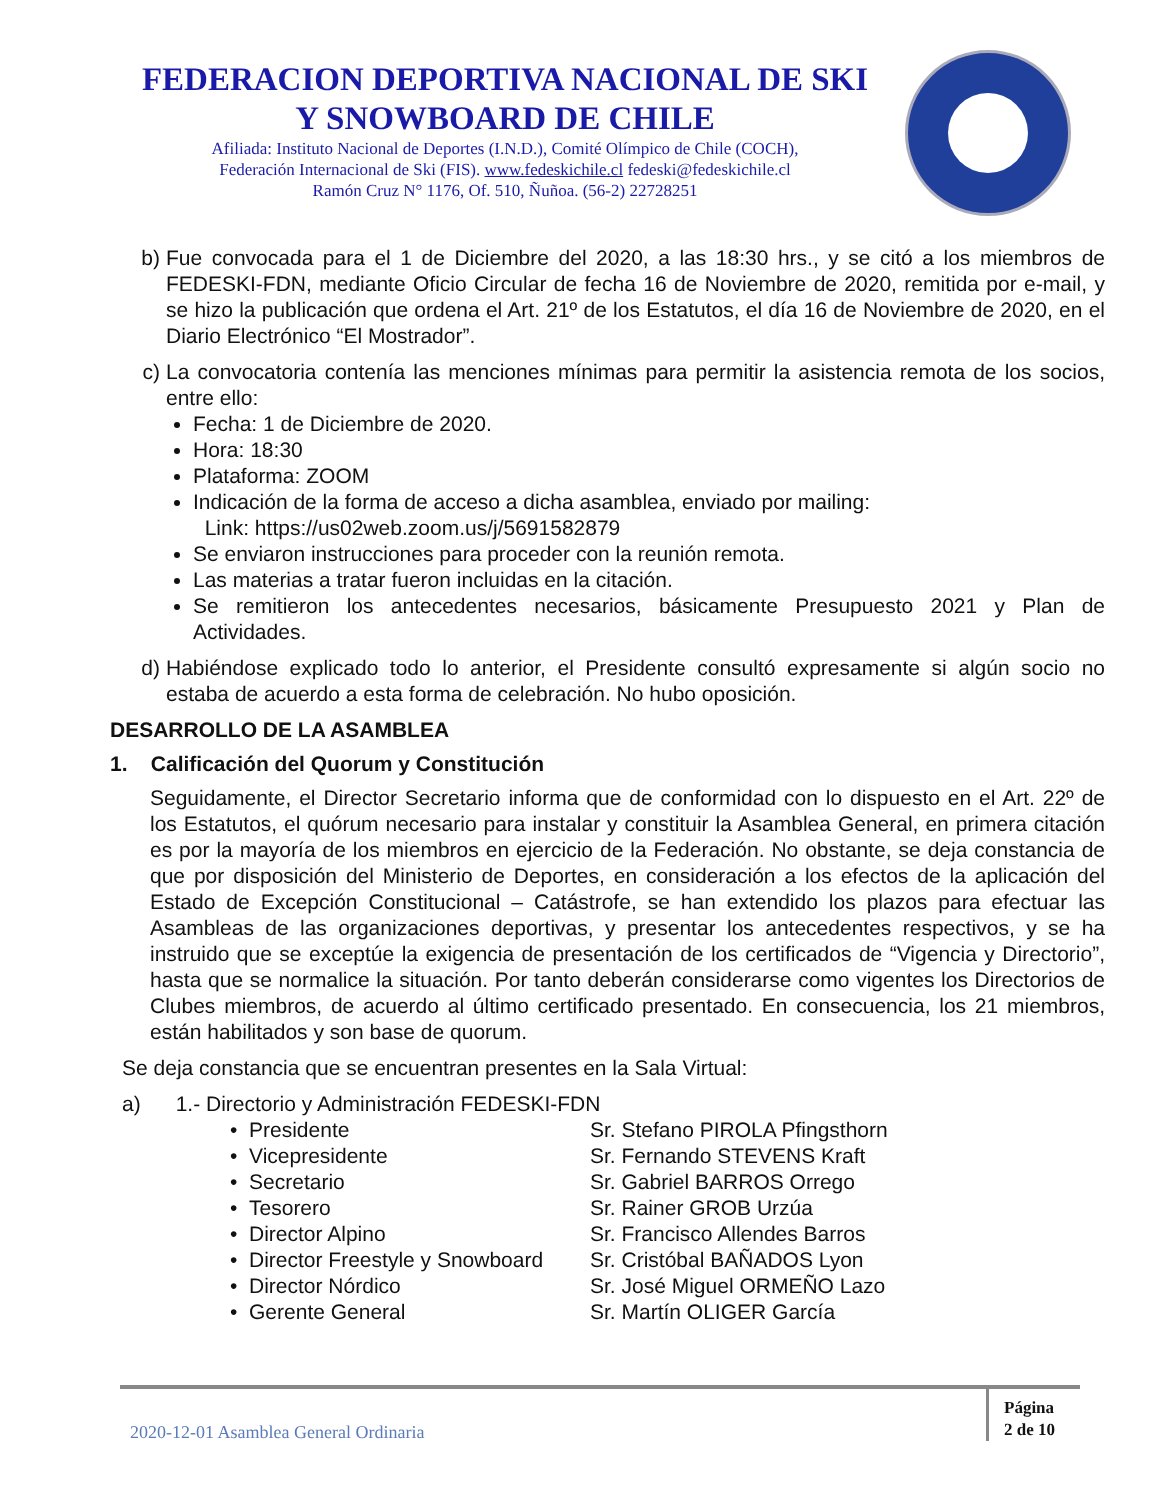FEDERACION DEPORTIVA NACIONAL DE SKI
Y SNOWBOARD DE CHILE
Afiliada: Instituto Nacional de Deportes (I.N.D.), Comité Olímpico de Chile (COCH),
Federación Internacional de Ski (FIS). www.fedeskichile.cl fedeski@fedeskichile.cl
Ramón Cruz N° 1176, Of. 510, Ñuñoa. (56-2) 22728251
b) Fue convocada para el 1 de Diciembre del 2020, a las 18:30 hrs., y se citó a los miembros de FEDESKI-FDN, mediante Oficio Circular de fecha 16 de Noviembre de 2020, remitida por e-mail, y se hizo la publicación que ordena el Art. 21º de los Estatutos, el día 16 de Noviembre de 2020, en el Diario Electrónico “El Mostrador”.
c) La convocatoria contenía las menciones mínimas para permitir la asistencia remota de los socios, entre ello:
Fecha: 1 de Diciembre de 2020.
Hora: 18:30
Plataforma: ZOOM
Indicación de la forma de acceso a dicha asamblea, enviado por mailing:
Link: https://us02web.zoom.us/j/5691582879
Se enviaron instrucciones para proceder con la reunión remota.
Las materias a tratar fueron incluidas en la citación.
Se remitieron los antecedentes necesarios, básicamente Presupuesto 2021 y Plan de Actividades.
d) Habiéndose explicado todo lo anterior, el Presidente consultó expresamente si algún socio no estaba de acuerdo a esta forma de celebración. No hubo oposición.
DESARROLLO DE LA ASAMBLEA
1. Calificación del Quorum y Constitución
Seguidamente, el Director Secretario informa que de conformidad con lo dispuesto en el Art. 22º de los Estatutos, el quórum necesario para instalar y constituir la Asamblea General, en primera citación es por la mayoría de los miembros en ejercicio de la Federación. No obstante, se deja constancia de que por disposición del Ministerio de Deportes, en consideración a los efectos de la aplicación del Estado de Excepción Constitucional – Catástrofe, se han extendido los plazos para efectuar las Asambleas de las organizaciones deportivas, y presentar los antecedentes respectivos, y se ha instruido que se exceptúe la exigencia de presentación de los certificados de “Vigencia y Directorio”, hasta que se normalice la situación. Por tanto deberán considerarse como vigentes los Directorios de Clubes miembros, de acuerdo al último certificado presentado. En consecuencia, los 21 miembros, están habilitados y son base de quorum.
Se deja constancia que se encuentran presentes en la Sala Virtual:
a) 1.- Directorio y Administración FEDESKI-FDN
• Presidente Sr. Stefano PIROLA Pfingsthorn • Vicepresidente Sr. Fernando STEVENS Kraft • Secretario Sr. Gabriel BARROS Orrego • Tesorero Sr. Rainer GROB Urzúa • Director Alpino Sr. Francisco Allendes Barros • Director Freestyle y Snowboard Sr. Cristóbal BAÑADOS Lyon • Director Nórdico Sr. José Miguel ORMEÑO Lazo • Gerente General Sr. Martín OLIGER García
2020-12-01 Asamblea General Ordinaria
Página
2 de 10